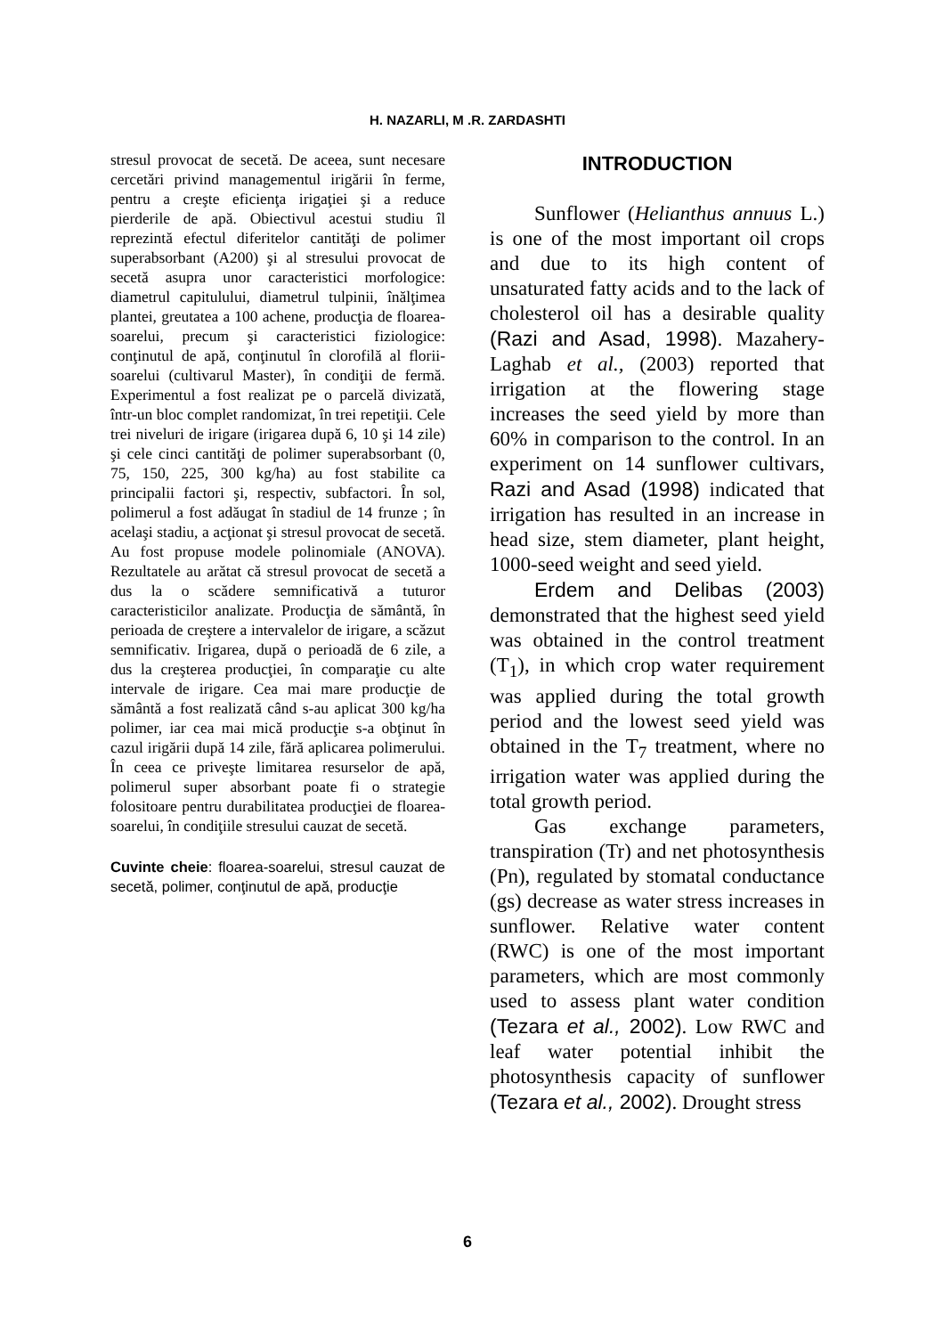H. NAZARLI, M .R. ZARDASHTI
stresul provocat de secetă. De aceea, sunt necesare cercetări privind managementul irigării în ferme, pentru a creşte eficienţa irigaţiei şi a reduce pierderile de apă. Obiectivul acestui studiu îl reprezintă efectul diferitelor cantităţi de polimer superabsorbant (A200) şi al stresului provocat de secetă asupra unor caracteristici morfologice: diametrul capitulului, diametrul tulpinii, înălţimea plantei, greutatea a 100 achene, producţia de floarea-soarelui, precum şi caracteristici fiziologice: conţinutul de apă, conţinutul în clorofilă al florii-soarelui (cultivarul Master), în condiţii de fermă. Experimentul a fost realizat pe o parcelă divizată, într-un bloc complet randomizat, în trei repetiţii. Cele trei niveluri de irigare (irigarea după 6, 10 şi 14 zile) şi cele cinci cantităţi de polimer superabsorbant (0, 75, 150, 225, 300 kg/ha) au fost stabilite ca principalii factori şi, respectiv, subfactori. În sol, polimerul a fost adăugat în stadiul de 14 frunze ; în acelaşi stadiu, a acţionat şi stresul provocat de secetă. Au fost propuse modele polinomiale (ANOVA). Rezultatele au arătat că stresul provocat de secetă a dus la o scădere semnificativă a tuturor caracteristicilor analizate. Producţia de sământă, în perioada de creştere a intervalelor de irigare, a scăzut semnificativ. Irigarea, după o perioadă de 6 zile, a dus la creşterea producţiei, în comparaţie cu alte intervale de irigare. Cea mai mare producţie de sământă a fost realizată când s-au aplicat 300 kg/ha polimer, iar cea mai mică producţie s-a obţinut în cazul irigării după 14 zile, fără aplicarea polimerului. În ceea ce priveşte limitarea resurselor de apă, polimerul super absorbant poate fi o strategie folositoare pentru durabilitatea producţiei de floarea-soarelui, în condiţiile stresului cauzat de secetă.
Cuvinte cheie: floarea-soarelui, stresul cauzat de secetă, polimer, conţinutul de apă, producţie
INTRODUCTION
Sunflower (Helianthus annuus L.) is one of the most important oil crops and due to its high content of unsaturated fatty acids and to the lack of cholesterol oil has a desirable quality (Razi and Asad, 1998). Mazahery-Laghab et al., (2003) reported that irrigation at the flowering stage increases the seed yield by more than 60% in comparison to the control. In an experiment on 14 sunflower cultivars, Razi and Asad (1998) indicated that irrigation has resulted in an increase in head size, stem diameter, plant height, 1000-seed weight and seed yield.
Erdem and Delibas (2003) demonstrated that the highest seed yield was obtained in the control treatment (T<sub>1</sub>), in which crop water requirement was applied during the total growth period and the lowest seed yield was obtained in the T<sub>7</sub> treatment, where no irrigation water was applied during the total growth period.
Gas exchange parameters, transpiration (Tr) and net photosynthesis (Pn), regulated by stomatal conductance (gs) decrease as water stress increases in sunflower. Relative water content (RWC) is one of the most important parameters, which are most commonly used to assess plant water condition (Tezara et al., 2002). Low RWC and leaf water potential inhibit the photosynthesis capacity of sunflower (Tezara et al., 2002). Drought stress
6